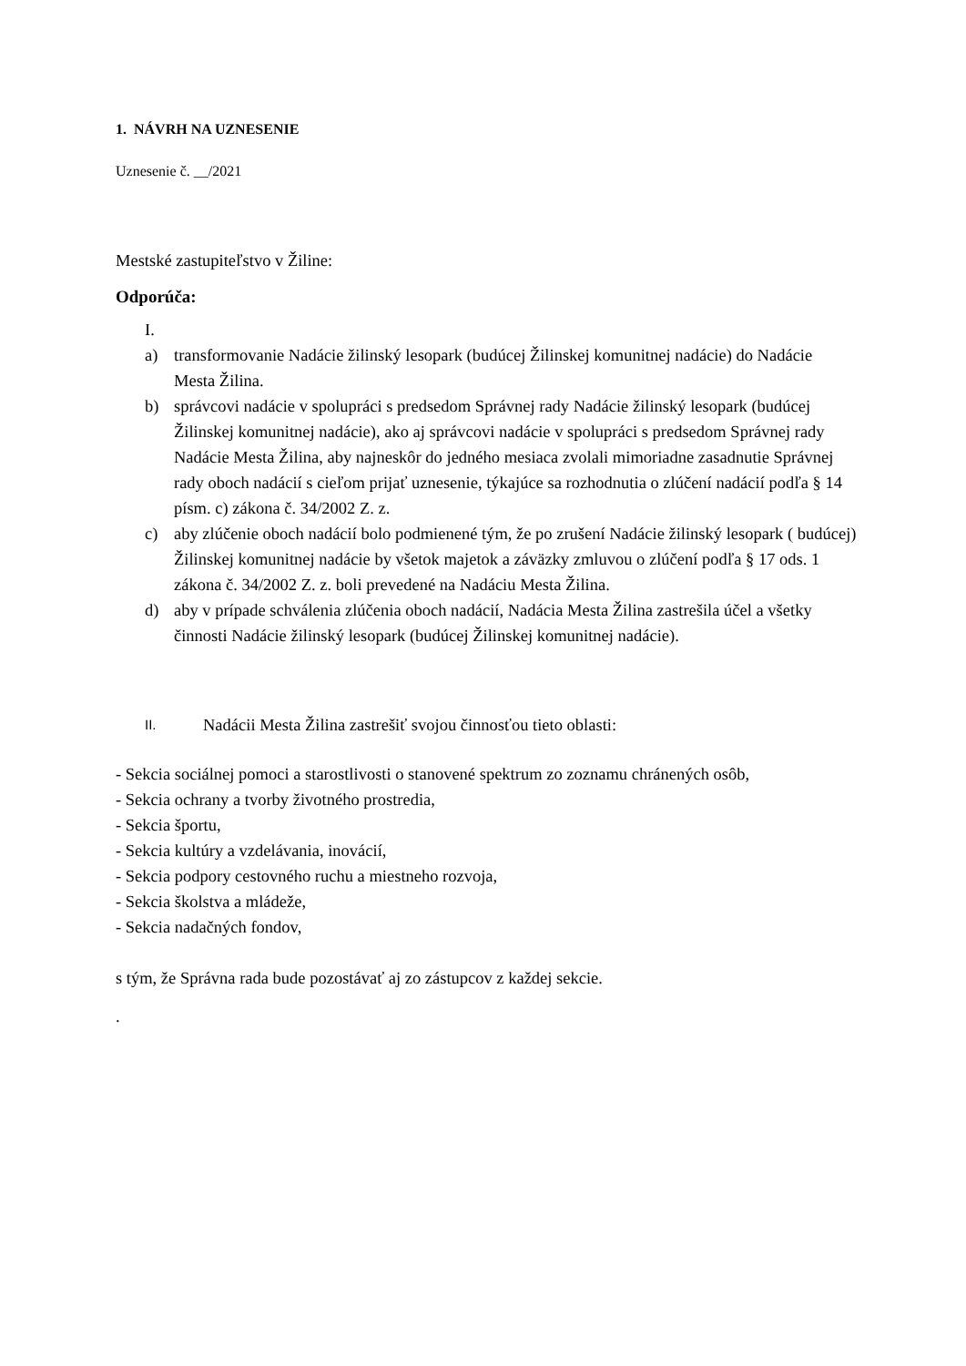1. NÁVRH NA UZNESENIE
Uznesenie č. __/2021
Mestské zastupiteľstvo v Žiline:
Odporúča:
I.
a) transformovanie Nadácie žilinský lesopark (budúcej Žilinskej komunitnej nadácie) do Nadácie Mesta Žilina.
b) správcovi nadácie v spolupráci s predsedom Správnej rady Nadácie žilinský lesopark (budúcej Žilinskej komunitnej nadácie), ako aj správcovi nadácie v spolupráci s predsedom Správnej rady Nadácie Mesta Žilina, aby najneskôr do jedného mesiaca zvolali mimoriadne zasadnutie Správnej rady oboch nadácií s cieľom prijať uznesenie, týkajúce sa rozhodnutia o zlúčení nadácií podľa § 14 písm. c) zákona č. 34/2002 Z. z.
c) aby zlúčenie oboch nadácií bolo podmienené tým, že po zrušení Nadácie žilinský lesopark ( budúcej) Žilinskej komunitnej nadácie by všetok majetok a záväzky zmluvou o zlúčení podľa § 17 ods. 1 zákona č. 34/2002 Z. z. boli prevedené na Nadáciu Mesta Žilina.
d) aby v prípade schválenia zlúčenia oboch nadácií, Nadácia Mesta Žilina zastrešila účel a všetky činnosti Nadácie žilinský lesopark (budúcej Žilinskej komunitnej nadácie).
II. Nadácii Mesta Žilina zastrešiť svojou činnosťou tieto oblasti:
- Sekcia sociálnej pomoci a starostlivosti o stanovené spektrum zo zoznamu chránených osôb,
- Sekcia ochrany a tvorby životného prostredia,
- Sekcia športu,
- Sekcia kultúry a vzdelávania, inovácií,
- Sekcia podpory cestovného ruchu a miestneho rozvoja,
- Sekcia školstva a mládeže,
- Sekcia nadačných fondov,
s tým, že Správna rada bude pozostávať aj zo zástupcov z každej sekcie.
.